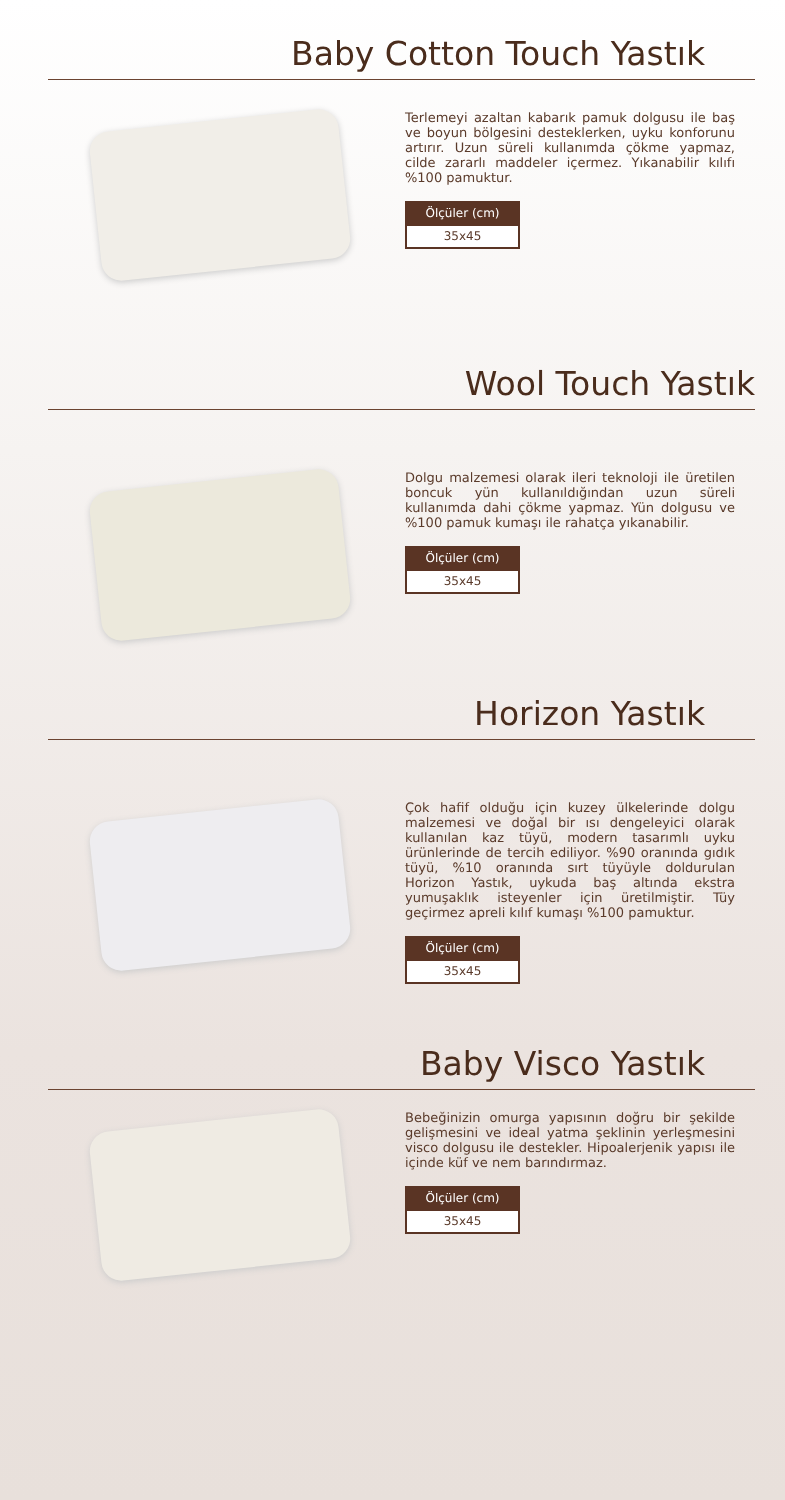Baby Cotton Touch Yastık
Terlemeyi azaltan kabarık pamuk dolgusu ile baş ve boyun bölgesini desteklerken, uyku konforunu artırır. Uzun süreli kullanımda çökme yapmaz, cilde zararlı maddeler içermez. Yıkanabilir kılıfı %100 pamuktur.
| Ölçüler (cm) |
| --- |
| 35x45 |
Wool Touch Yastık
Dolgu malzemesi olarak ileri teknoloji ile üretilen boncuk yün kullanıldığından uzun süreli kullanımda dahi çökme yapmaz. Yün dolgusu ve %100 pamuk kumaşı ile rahatça yıkanabilir.
| Ölçüler (cm) |
| --- |
| 35x45 |
Horizon Yastık
Çok hafif olduğu için kuzey ülkelerinde dolgu malzemesi ve doğal bir ısı dengeleyici olarak kullanılan kaz tüyü, modern tasarımlı uyku ürünlerinde de tercih ediliyor. %90 oranında gıdık tüyü, %10 oranında sırt tüyüyle doldurulan Horizon Yastık, uykuda baş altında ekstra yumuşaklık isteyenler için üretilmiştir. Tüy geçirmez apreli kılıf kumaşı %100 pamuktur.
| Ölçüler (cm) |
| --- |
| 35x45 |
Baby Visco Yastık
Bebeğinizin omurga yapısının doğru bir şekilde gelişmesini ve ideal yatma şeklinin yerleşmesini visco dolgusu ile destekler. Hipoalerjenik yapısı ile içinde küf ve nem barındırmaz.
| Ölçüler (cm) |
| --- |
| 35x45 |